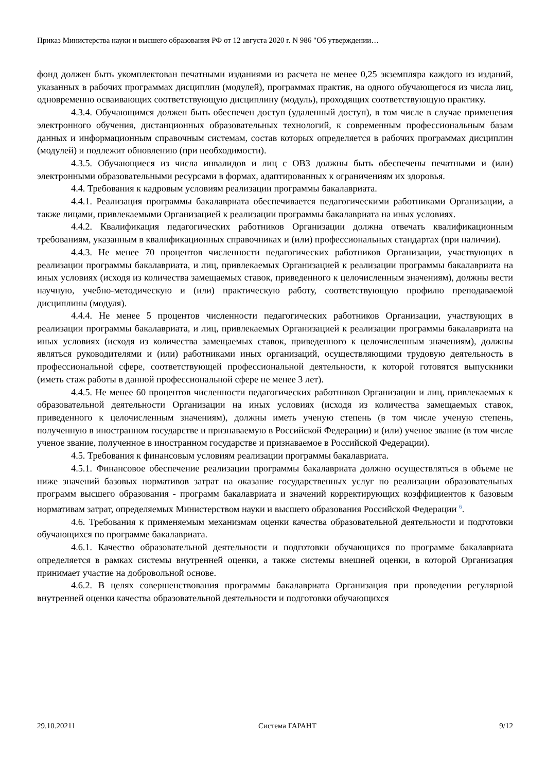Приказ Министерства науки и высшего образования РФ от 12 августа 2020 г. N 986 "Об утверждении…
фонд должен быть укомплектован печатными изданиями из расчета не менее 0,25 экземпляра каждого из изданий, указанных в рабочих программах дисциплин (модулей), программах практик, на одного обучающегося из числа лиц, одновременно осваивающих соответствующую дисциплину (модуль), проходящих соответствующую практику.
4.3.4. Обучающимся должен быть обеспечен доступ (удаленный доступ), в том числе в случае применения электронного обучения, дистанционных образовательных технологий, к современным профессиональным базам данных и информационным справочным системам, состав которых определяется в рабочих программах дисциплин (модулей) и подлежит обновлению (при необходимости).
4.3.5. Обучающиеся из числа инвалидов и лиц с ОВЗ должны быть обеспечены печатными и (или) электронными образовательными ресурсами в формах, адаптированных к ограничениям их здоровья.
4.4. Требования к кадровым условиям реализации программы бакалавриата.
4.4.1. Реализация программы бакалавриата обеспечивается педагогическими работниками Организации, а также лицами, привлекаемыми Организацией к реализации программы бакалавриата на иных условиях.
4.4.2. Квалификация педагогических работников Организации должна отвечать квалификационным требованиям, указанным в квалификационных справочниках и (или) профессиональных стандартах (при наличии).
4.4.3. Не менее 70 процентов численности педагогических работников Организации, участвующих в реализации программы бакалавриата, и лиц, привлекаемых Организацией к реализации программы бакалавриата на иных условиях (исходя из количества замещаемых ставок, приведенного к целочисленным значениям), должны вести научную, учебно-методическую и (или) практическую работу, соответствующую профилю преподаваемой дисциплины (модуля).
4.4.4. Не менее 5 процентов численности педагогических работников Организации, участвующих в реализации программы бакалавриата, и лиц, привлекаемых Организацией к реализации программы бакалавриата на иных условиях (исходя из количества замещаемых ставок, приведенного к целочисленным значениям), должны являться руководителями и (или) работниками иных организаций, осуществляющими трудовую деятельность в профессиональной сфере, соответствующей профессиональной деятельности, к которой готовятся выпускники (иметь стаж работы в данной профессиональной сфере не менее 3 лет).
4.4.5. Не менее 60 процентов численности педагогических работников Организации и лиц, привлекаемых к образовательной деятельности Организации на иных условиях (исходя из количества замещаемых ставок, приведенного к целочисленным значениям), должны иметь ученую степень (в том числе ученую степень, полученную в иностранном государстве и признаваемую в Российской Федерации) и (или) ученое звание (в том числе ученое звание, полученное в иностранном государстве и признаваемое в Российской Федерации).
4.5. Требования к финансовым условиям реализации программы бакалавриата.
4.5.1. Финансовое обеспечение реализации программы бакалавриата должно осуществляться в объеме не ниже значений базовых нормативов затрат на оказание государственных услуг по реализации образовательных программ высшего образования - программ бакалавриата и значений корректирующих коэффициентов к базовым нормативам затрат, определяемых Министерством науки и высшего образования Российской Федерации <sup>6</sup>.
4.6. Требования к применяемым механизмам оценки качества образовательной деятельности и подготовки обучающихся по программе бакалавриата.
4.6.1. Качество образовательной деятельности и подготовки обучающихся по программе бакалавриата определяется в рамках системы внутренней оценки, а также системы внешней оценки, в которой Организация принимает участие на добровольной основе.
4.6.2. В целях совершенствования программы бакалавриата Организация при проведении регулярной внутренней оценки качества образовательной деятельности и подготовки обучающихся
29.10.20211 Система ГАРАНТ 9/12